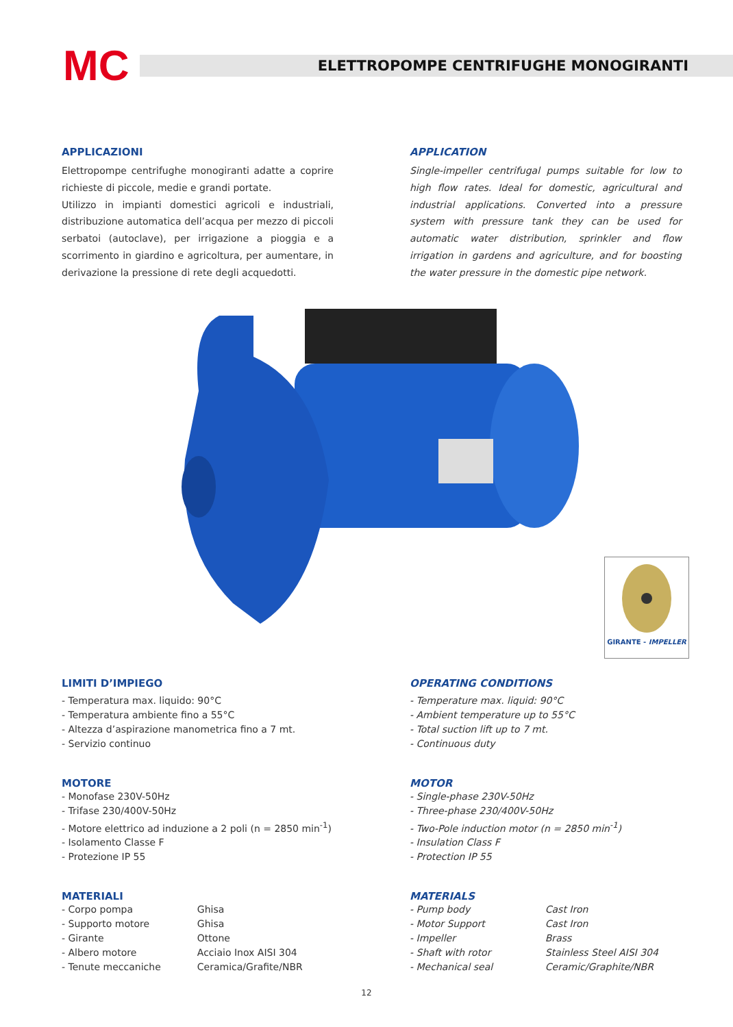MC
ELETTROPOMPE CENTRIFUGHE MONOGIRANTI
APPLICAZIONI
Elettropompe centrifughe monogiranti adatte a coprire richieste di piccole, medie e grandi portate.
Utilizzo in impianti domestici agricoli e industriali, distribuzione automatica dell’acqua per mezzo di piccoli serbatoi (autoclave), per irrigazione a pioggia e a scorrimento in giardino e agricoltura, per aumentare, in derivazione la pressione di rete degli acquedotti.
APPLICATION
Single-impeller centrifugal pumps suitable for low to high flow rates. Ideal for domestic, agricultural and industrial applications. Converted into a pressure system with pressure tank they can be used for automatic water distribution, sprinkler and flow irrigation in gardens and agriculture, and for boosting the water pressure in the domestic pipe network.
GIRANTE - IMPELLER
LIMITI D’IMPIEGO
- Temperatura max. liquido: 90°C
- Temperatura ambiente fino a 55°C
- Altezza d’aspirazione manometrica fino a 7 mt.
- Servizio continuo
OPERATING CONDITIONS
- Temperature max. liquid: 90°C
- Ambient temperature up to 55°C
- Total suction lift up to 7 mt.
- Continuous duty
MOTORE
- Monofase 230V-50Hz
- Trifase 230/400V-50Hz
- Motore elettrico ad induzione a 2 poli (n = 2850 min<sup>-1</sup>)
- Isolamento Classe F
- Protezione IP 55
MOTOR
- Single-phase 230V-50Hz
- Three-phase 230/400V-50Hz
- Two-Pole induction motor (n = 2850 min<sup>-1</sup>)
- Insulation Class F
- Protection IP 55
MATERIALI
| - Corpo pompa | Ghisa |
| - Supporto motore | Ghisa |
| - Girante | Ottone |
| - Albero motore | Acciaio Inox AISI 304 |
| - Tenute meccaniche | Ceramica/Grafite/NBR |
MATERIALS
| - Pump body | Cast Iron |
| - Motor Support | Cast Iron |
| - Impeller | Brass |
| - Shaft with rotor | Stainless Steel AISI 304 |
| - Mechanical seal | Ceramic/Graphite/NBR |
12